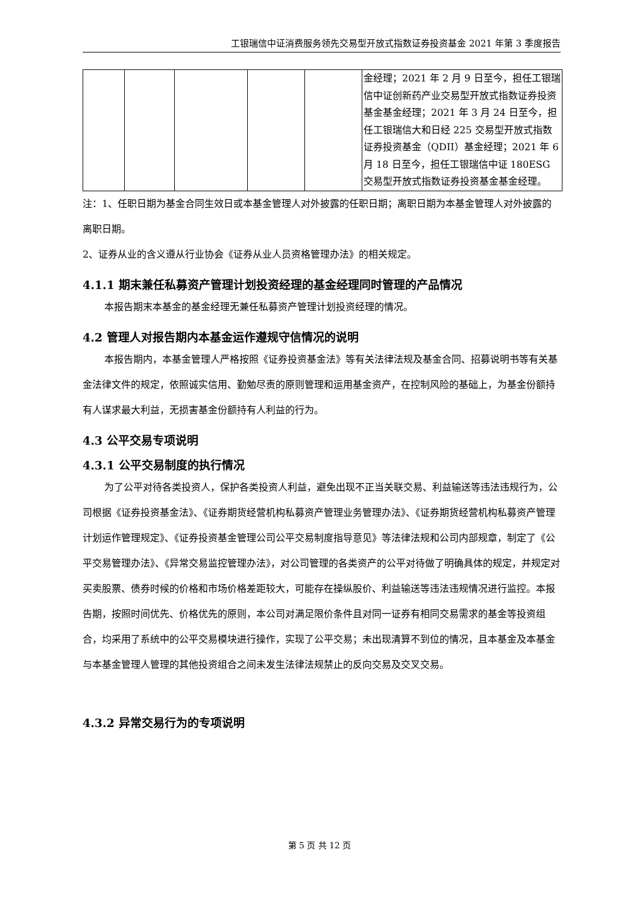工银瑞信中证消费服务领先交易型开放式指数证券投资基金 2021 年第 3 季度报告
| | | | | | 金经理；2021 年 2 月 9 日至今，担任工银瑞信中证创新药产业交易型开放式指数证券投资基金基金经理；2021 年 3 月 24 日至今，担任工银瑞信大和日经 225 交易型开放式指数证券投资基金（QDII）基金经理；2021 年 6 月 18 日至今，担任工银瑞信中证 180ESG 交易型开放式指数证券投资基金基金经理。 |
注：1、任职日期为基金合同生效日或本基金管理人对外披露的任职日期；离职日期为本基金管理人对外披露的离职日期。
2、证券从业的含义遵从行业协会《证券从业人员资格管理办法》的相关规定。
4.1.1 期末兼任私募资产管理计划投资经理的基金经理同时管理的产品情况
本报告期末本基金的基金经理无兼任私募资产管理计划投资经理的情况。
4.2 管理人对报告期内本基金运作遵规守信情况的说明
本报告期内，本基金管理人严格按照《证券投资基金法》等有关法律法规及基金合同、招募说明书等有关基金法律文件的规定，依照诚实信用、勤勉尽责的原则管理和运用基金资产，在控制风险的基础上，为基金份额持有人谋求最大利益，无损害基金份额持有人利益的行为。
4.3 公平交易专项说明
4.3.1 公平交易制度的执行情况
为了公平对待各类投资人，保护各类投资人利益，避免出现不正当关联交易、利益输送等违法违规行为，公司根据《证券投资基金法》、《证券期货经营机构私募资产管理业务管理办法》、《证券期货经营机构私募资产管理计划运作管理规定》、《证券投资基金管理公司公平交易制度指导意见》等法律法规和公司内部规章，制定了《公平交易管理办法》、《异常交易监控管理办法》，对公司管理的各类资产的公平对待做了明确具体的规定，并规定对买卖股票、债券时候的价格和市场价格差距较大，可能存在操纵股价、利益输送等违法违规情况进行监控。本报告期，按照时间优先、价格优先的原则，本公司对满足限价条件且对同一证券有相同交易需求的基金等投资组合，均采用了系统中的公平交易模块进行操作，实现了公平交易；未出现清算不到位的情况，且本基金及本基金与本基金管理人管理的其他投资组合之间未发生法律法规禁止的反向交易及交叉交易。
4.3.2 异常交易行为的专项说明
第 5 页 共 12 页